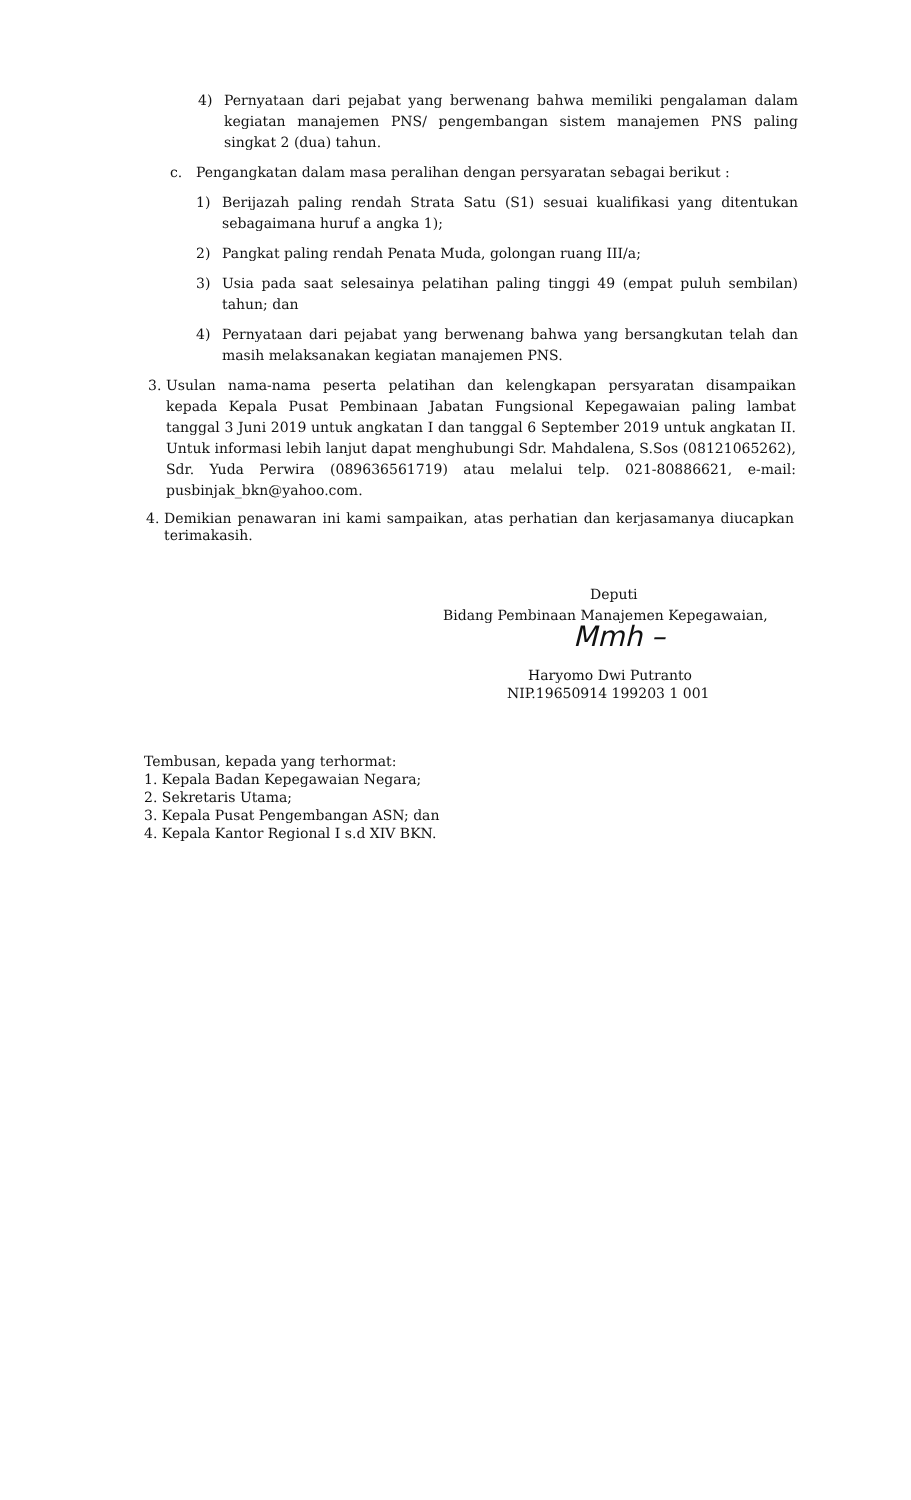4) Pernyataan dari pejabat yang berwenang bahwa memiliki pengalaman dalam kegiatan manajemen PNS/ pengembangan sistem manajemen PNS paling singkat 2 (dua) tahun.
c. Pengangkatan dalam masa peralihan dengan persyaratan sebagai berikut :
1) Berijazah paling rendah Strata Satu (S1) sesuai kualifikasi yang ditentukan sebagaimana huruf a angka 1);
2) Pangkat paling rendah Penata Muda, golongan ruang III/a;
3) Usia pada saat selesainya pelatihan paling tinggi 49 (empat puluh sembilan) tahun; dan
4) Pernyataan dari pejabat yang berwenang bahwa yang bersangkutan telah dan masih melaksanakan kegiatan manajemen PNS.
3. Usulan nama-nama peserta pelatihan dan kelengkapan persyaratan disampaikan kepada Kepala Pusat Pembinaan Jabatan Fungsional Kepegawaian paling lambat tanggal 3 Juni 2019 untuk angkatan I dan tanggal 6 September 2019 untuk angkatan II. Untuk informasi lebih lanjut dapat menghubungi Sdr. Mahdalena, S.Sos (08121065262), Sdr. Yuda Perwira (089636561719) atau melalui telp. 021-80886621, e-mail: pusbinjak_bkn@yahoo.com.
4. Demikian penawaran ini kami sampaikan, atas perhatian dan kerjasamanya diucapkan terimakasih.
Deputi
Bidang Pembinaan Manajemen Kepegawaian,
Mmh –
Haryomo Dwi Putranto
NIP.19650914 199203 1 001
Tembusan, kepada yang terhormat:
1. Kepala Badan Kepegawaian Negara;
2. Sekretaris Utama;
3. Kepala Pusat Pengembangan ASN; dan
4. Kepala Kantor Regional I s.d XIV BKN.